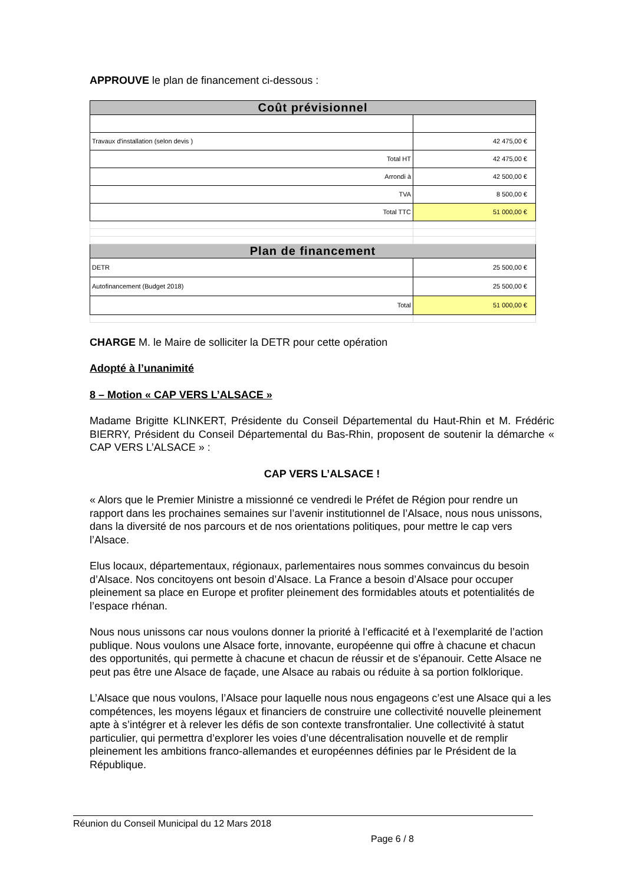APPROUVE le plan de financement ci-dessous :
| Coût prévisionnel | |
| Travaux d'installation (selon devis ) | 42 475,00 € |
| Total HT | 42 475,00 € |
| Arrondi à | 42 500,00 € |
| TVA | 8 500,00 € |
| Total TTC | 51 000,00 € |
| Plan de financement | |
| DETR | 25 500,00 € |
| Autofinancement (Budget 2018) | 25 500,00 € |
| Total | 51 000,00 € |
CHARGE M. le Maire de solliciter la DETR pour cette opération
Adopté à l’unanimité
8 – Motion « CAP VERS L’ALSACE »
Madame Brigitte KLINKERT, Présidente du Conseil Départemental du Haut-Rhin et M. Frédéric BIERRY, Président du Conseil Départemental du Bas-Rhin, proposent de soutenir la démarche « CAP VERS L’ALSACE » :
CAP VERS L’ALSACE !
« Alors que le Premier Ministre a missionné ce vendredi le Préfet de Région pour rendre un rapport dans les prochaines semaines sur l’avenir institutionnel de l’Alsace, nous nous unissons, dans la diversité de nos parcours et de nos orientations politiques, pour mettre le cap vers l’Alsace.
Elus locaux, départementaux, régionaux, parlementaires nous sommes convaincus du besoin d’Alsace. Nos concitoyens ont besoin d’Alsace. La France a besoin d’Alsace pour occuper pleinement sa place en Europe et profiter pleinement des formidables atouts et potentialités de l’espace rhénan.
Nous nous unissons car nous voulons donner la priorité à l’efficacité et à l’exemplarité de l’action publique. Nous voulons une Alsace forte, innovante, européenne qui offre à chacune et chacun des opportunités, qui permette à chacune et chacun de réussir et de s’épanouir. Cette Alsace ne peut pas être une Alsace de façade, une Alsace au rabais ou réduite à sa portion folklorique.
L’Alsace que nous voulons, l’Alsace pour laquelle nous nous engageons c’est une Alsace qui a les compétences, les moyens légaux et financiers de construire une collectivité nouvelle pleinement apte à s’intégrer et à relever les défis de son contexte transfrontalier. Une collectivité à statut particulier, qui permettra d’explorer les voies d’une décentralisation nouvelle et de remplir pleinement les ambitions franco-allemandes et européennes définies par le Président de la République.
Réunion du Conseil Municipal du 12 Mars 2018
Page 6 / 8